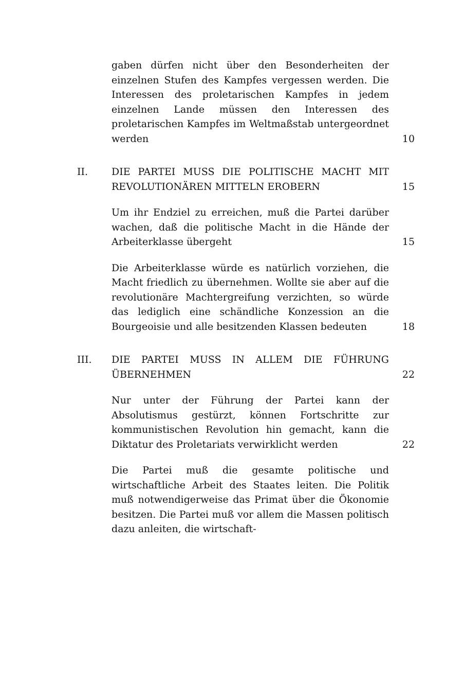gaben dürfen nicht über den Besonderheiten der einzelnen Stufen des Kampfes vergessen werden. Die Interessen des proletarischen Kampfes in jedem einzelnen Lande müssen den Interessen des proletarischen Kampfes im Weltmaßstab untergeordnet werden
10
II. DIE PARTEI MUSS DIE POLITISCHE MACHT MIT REVOLUTIONÄREN MITTELN EROBERN
15
Um ihr Endziel zu erreichen, muß die Partei darüber wachen, daß die politische Macht in die Hände der Arbeiterklasse übergeht
15
Die Arbeiterklasse würde es natürlich vorziehen, die Macht friedlich zu übernehmen. Wollte sie aber auf die revolutionäre Machtergreifung verzichten, so würde das lediglich eine schändliche Konzession an die Bourgeoisie und alle besitzenden Klassen bedeuten
18
III. DIE PARTEI MUSS IN ALLEM DIE FÜHRUNG ÜBERNEHMEN 22
Nur unter der Führung der Partei kann der Absolutismus gestürzt, können Fortschritte zur kommunistischen Revolution hin gemacht, kann die Diktatur des Proletariats verwirklicht werden
22
Die Partei muß die gesamte politische und wirtschaftliche Arbeit des Staates leiten. Die Politik muß notwendigerweise das Primat über die Ökonomie besitzen. Die Partei muß vor allem die Massen politisch dazu anleiten, die wirtschaft-